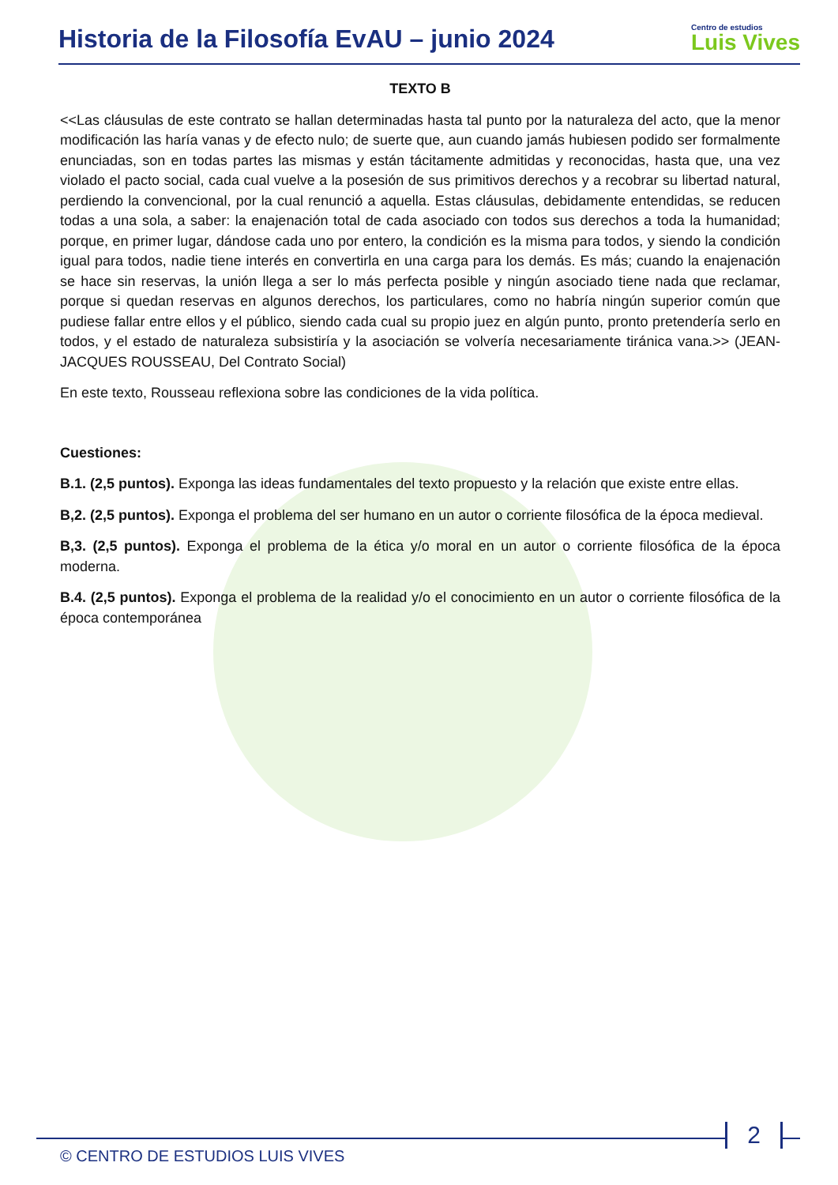Historia de la Filosofía EvAU – junio 2024
Centro de estudios
Luis Vives
TEXTO B
<<Las cláusulas de este contrato se hallan determinadas hasta tal punto por la naturaleza del acto, que la menor modificación las haría vanas y de efecto nulo; de suerte que, aun cuando jamás hubiesen podido ser formalmente enunciadas, son en todas partes las mismas y están tácitamente admitidas y reconocidas, hasta que, una vez violado el pacto social, cada cual vuelve a la posesión de sus primitivos derechos y a recobrar su libertad natural, perdiendo la convencional, por la cual renunció a aquella. Estas cláusulas, debidamente entendidas, se reducen todas a una sola, a saber: la enajenación total de cada asociado con todos sus derechos a toda la humanidad; porque, en primer lugar, dándose cada uno por entero, la condición es la misma para todos, y siendo la condición igual para todos, nadie tiene interés en convertirla en una carga para los demás. Es más; cuando la enajenación se hace sin reservas, la unión llega a ser lo más perfecta posible y ningún asociado tiene nada que reclamar, porque si quedan reservas en algunos derechos, los particulares, como no habría ningún superior común que pudiese fallar entre ellos y el público, siendo cada cual su propio juez en algún punto, pronto pretendería serlo en todos, y el estado de naturaleza subsistiría y la asociación se volvería necesariamente tiránica vana.>> (JEAN-JACQUES ROUSSEAU, Del Contrato Social)
En este texto, Rousseau reflexiona sobre las condiciones de la vida política.
Cuestiones:
B.1. (2,5 puntos). Exponga las ideas fundamentales del texto propuesto y la relación que existe entre ellas.
B,2. (2,5 puntos). Exponga el problema del ser humano en un autor o corriente filosófica de la época medieval.
B,3. (2,5 puntos). Exponga el problema de la ética y/o moral en un autor o corriente filosófica de la época moderna.
B.4. (2,5 puntos). Exponga el problema de la realidad y/o el conocimiento en un autor o corriente filosófica de la época contemporánea
© CENTRO DE ESTUDIOS LUIS VIVES
2